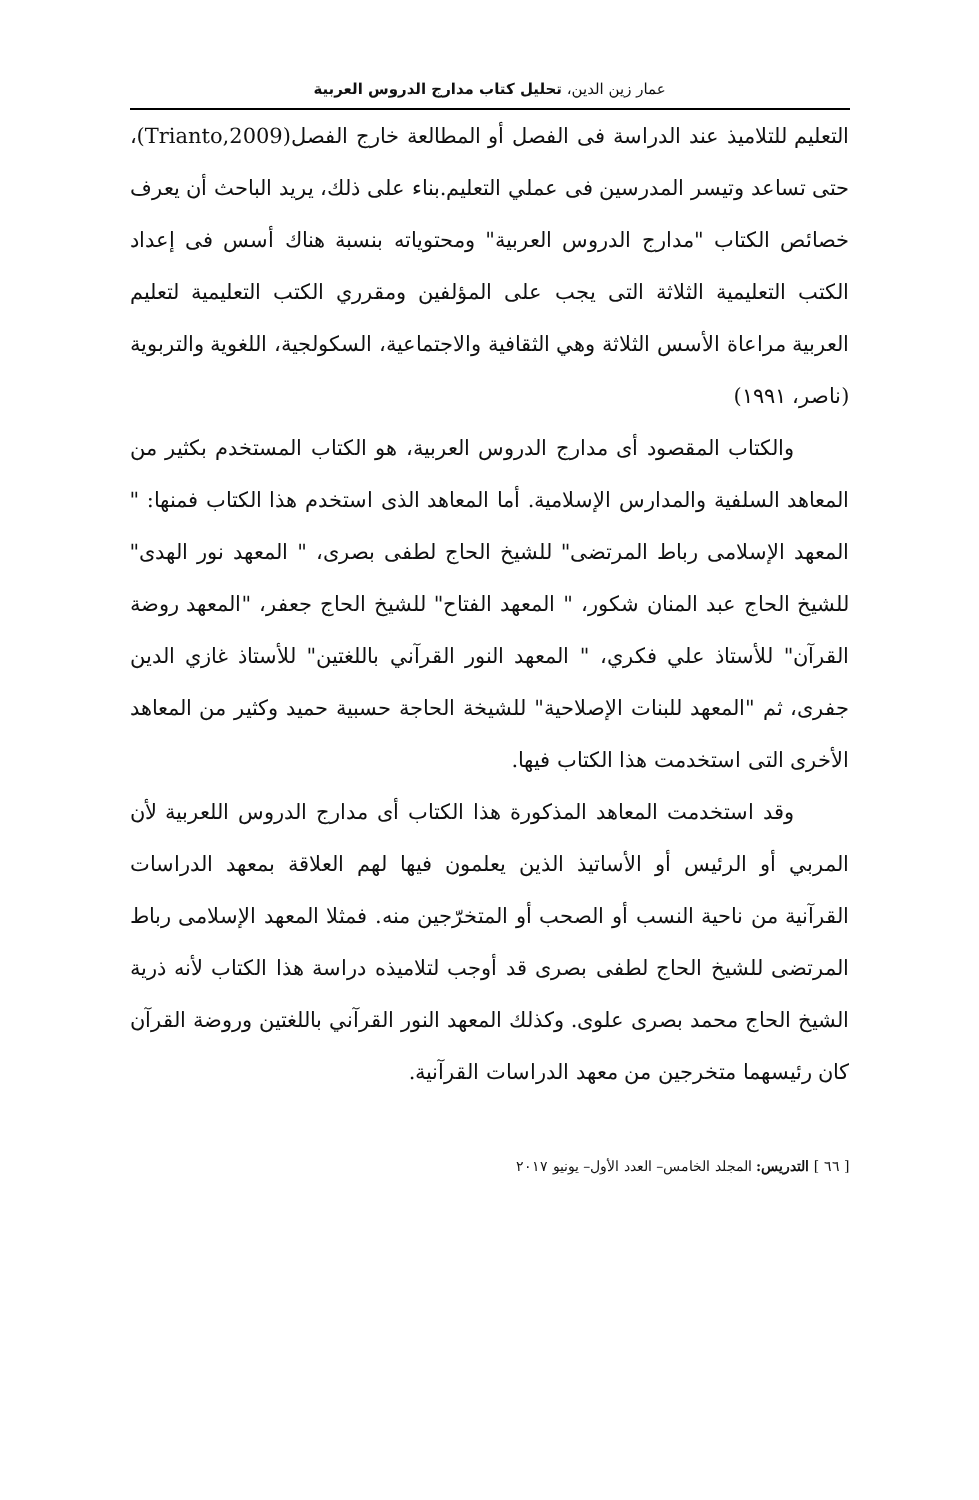عمار زين الدين، تحليل كتاب مدارج الدروس العربية
التعليم للتلاميذ عند الدراسة فى الفصل أو المطالعة خارج الفصل(Trianto,2009)، حتى تساعد وتيسر المدرسين فى عملي التعليم.بناء على ذلك، يريد الباحث أن يعرف خصائص الكتاب "مدارج الدروس العربية" ومحتوياته بنسبة هناك أسس فى إعداد الكتب التعليمية الثلاثة التى يجب على المؤلفين ومقرري الكتب التعليمية لتعليم العربية مراعاة الأسس الثلاثة وهي الثقافية والاجتماعية، السكولجية، اللغوية والتربوية (ناصر، ١٩٩١)
والكتاب المقصود أى مدارج الدروس العربية، هو الكتاب المستخدم بكثير من المعاهد السلفية والمدارس الإسلامية. أما المعاهد الذى استخدم هذا الكتاب فمنها: " المعهد الإسلامى رباط المرتضى" للشيخ الحاج لطفى بصرى، " المعهد نور الهدى" للشيخ الحاج عبد المنان شكور، " المعهد الفتاح" للشيخ الحاج جعفر، "المعهد روضة القرآن" للأستاذ علي فكري، " المعهد النور القرآني باللغتين" للأستاذ غازي الدين جفرى، ثم "المعهد للبنات الإصلاحية" للشيخة الحاجة حسبية حميد وكثير من المعاهد الأخرى التى استخدمت هذا الكتاب فيها.
وقد استخدمت المعاهد المذكورة هذا الكتاب أى مدارج الدروس اللعربية لأن المربي أو الرئيس أو الأساتيذ الذين يعلمون فيها لهم العلاقة بمعهد الدراسات القرآنية من ناحية النسب أو الصحب أو المتخرّجين منه. فمثلا المعهد الإسلامى رباط المرتضى للشيخ الحاج لطفى بصرى قد أوجب لتلاميذه دراسة هذا الكتاب لأنه ذرية الشيخ الحاج محمد بصرى علوى. وكذلك المعهد النور القرآني باللغتين وروضة القرآن كان رئيسهما متخرجين من معهد الدراسات القرآنية.
[ ٦٦ ] التدريس: المجلد الخامس– العدد الأول– يونيو ٢٠١٧